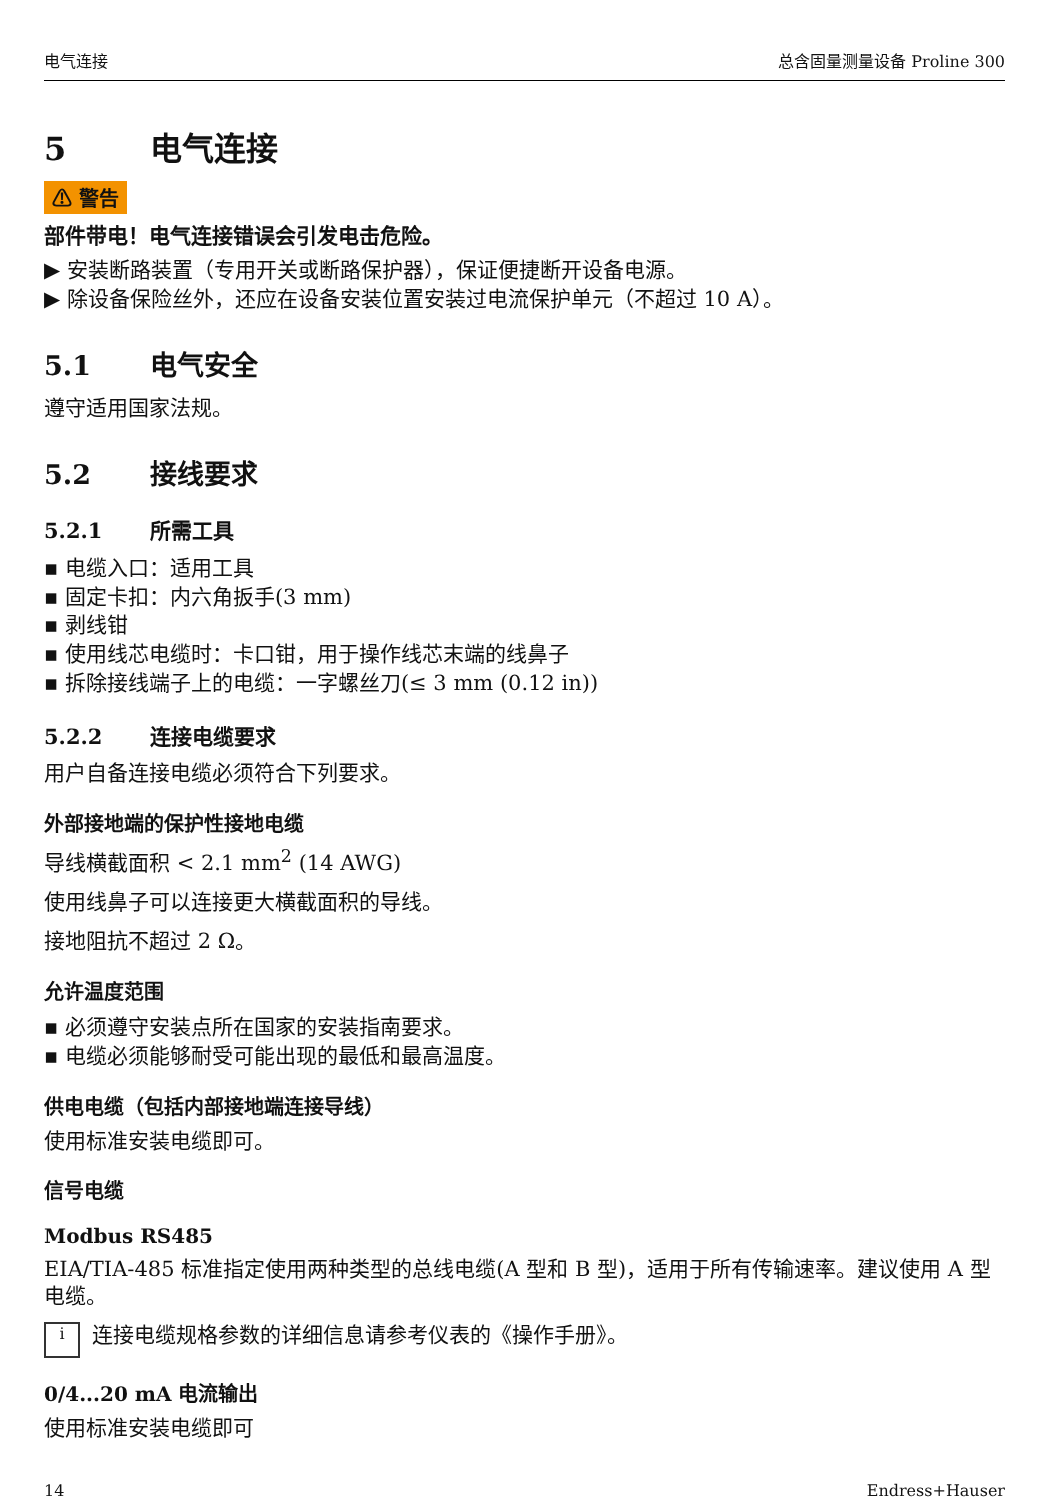电气连接 总含固量测量设备 Proline 300
5 电气连接
⚠ 警告
部件带电！电气连接错误会引发电击危险。
▶ 安装断路装置（专用开关或断路保护器），保证便捷断开设备电源。
▶ 除设备保险丝外，还应在设备安装位置安装过电流保护单元（不超过 10 A）。
5.1 电气安全
遵守适用国家法规。
5.2 接线要求
5.2.1 所需工具
▪ 电缆入口：适用工具
▪ 固定卡扣：内六角扳手(3 mm)
▪ 剥线钳
▪ 使用线芯电缆时：卡口钳，用于操作线芯末端的线鼻子
▪ 拆除接线端子上的电缆：一字螺丝刀(≤ 3 mm (0.12 in))
5.2.2 连接电缆要求
用户自备连接电缆必须符合下列要求。
外部接地端的保护性接地电缆
导线横截面积 < 2.1 mm<sup>2</sup> (14 AWG)
使用线鼻子可以连接更大横截面积的导线。
接地阻抗不超过 2 Ω。
允许温度范围
▪ 必须遵守安装点所在国家的安装指南要求。
▪ 电缆必须能够耐受可能出现的最低和最高温度。
供电电缆（包括内部接地端连接导线）
使用标准安装电缆即可。
信号电缆
Modbus RS485
EIA/TIA-485 标准指定使用两种类型的总线电缆(A 型和 B 型)，适用于所有传输速率。建议使用 A 型电缆。
i连接电缆规格参数的详细信息请参考仪表的《操作手册》。
0/4...20 mA 电流输出
使用标准安装电缆即可
14 Endress+Hauser